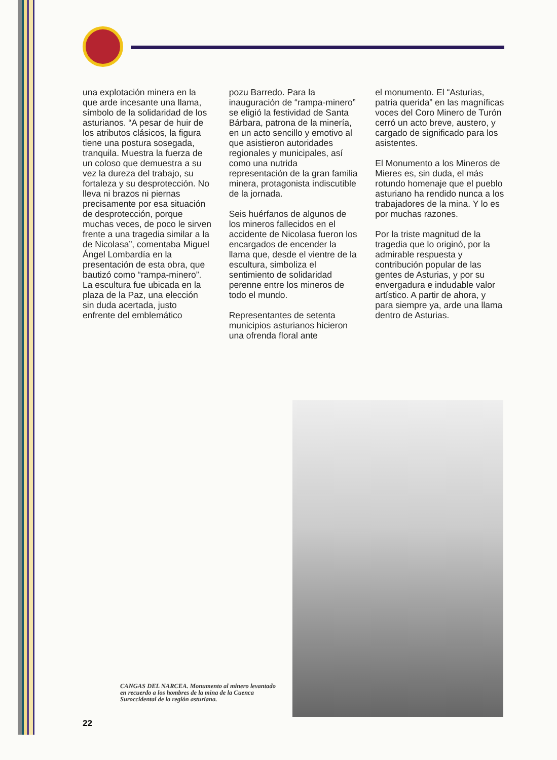una explotación minera en la que arde incesante una llama, símbolo de la solidaridad de los asturianos. “A pesar de huir de los atributos clásicos, la figura tiene una postura sosegada, tranquila. Muestra la fuerza de un coloso que demuestra a su vez la dureza del trabajo, su fortaleza y su desprotección. No lleva ni brazos ni piernas precisamente por esa situación de desprotección, porque muchas veces, de poco le sirven frente a una tragedia similar a la de Nicolasa”, comentaba Miguel Ángel Lombardía en la presentación de esta obra, que bautizó como “rampa-minero”. La escultura fue ubicada en la plaza de la Paz, una elección sin duda acertada, justo enfrente del emblemático
pozu Barredo. Para la inauguración de “rampa-minero” se eligió la festividad de Santa Bárbara, patrona de la minería, en un acto sencillo y emotivo al que asistieron autoridades regionales y municipales, así como una nutrida representación de la gran familia minera, protagonista indiscutible de la jornada.
Seis huérfanos de algunos de los mineros fallecidos en el accidente de Nicolasa fueron los encargados de encender la llama que, desde el vientre de la escultura, simboliza el sentimiento de solidaridad perenne entre los mineros de todo el mundo.
Representantes de setenta municipios asturianos hicieron una ofrenda floral ante
el monumento. El “Asturias, patria querida” en las magníficas voces del Coro Minero de Turón cerró un acto breve, austero, y cargado de significado para los asistentes.
El Monumento a los Mineros de Mieres es, sin duda, el más rotundo homenaje que el pueblo asturiano ha rendido nunca a los trabajadores de la mina. Y lo es por muchas razones.
Por la triste magnitud de la tragedia que lo originó, por la admirable respuesta y contribución popular de las gentes de Asturias, y por su envergadura e indudable valor artístico. A partir de ahora, y para siempre ya, arde una llama dentro de Asturias.
CANGAS DEL NARCEA. Monumento al minero levantado en recuerdo a los hombres de la mina de la Cuenca Suroccidental de la región asturiana.
22